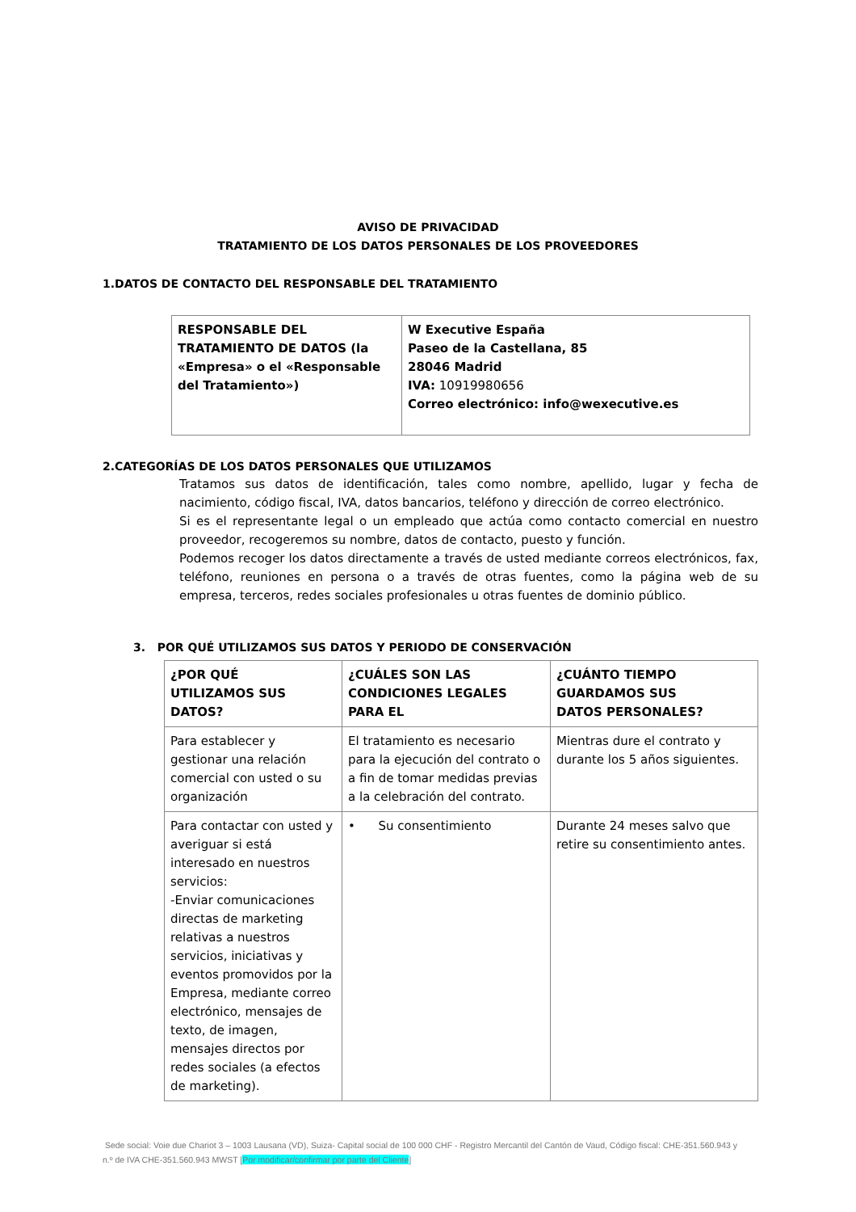AVISO DE PRIVACIDAD
TRATAMIENTO DE LOS DATOS PERSONALES DE LOS PROVEEDORES
1.DATOS DE CONTACTO DEL RESPONSABLE DEL TRATAMIENTO
| RESPONSABLE DEL TRATAMIENTO DE DATOS (la «Empresa» o el «Responsable del Tratamiento») | W Executive España Paseo de la Castellana, 85 28046 Madrid IVA: 10919980656 Correo electrónico: info@wexecutive.es |
2.CATEGORÍAS DE LOS DATOS PERSONALES QUE UTILIZAMOS
Tratamos sus datos de identificación, tales como nombre, apellido, lugar y fecha de nacimiento, código fiscal, IVA, datos bancarios, teléfono y dirección de correo electrónico.
Si es el representante legal o un empleado que actúa como contacto comercial en nuestro proveedor, recogeremos su nombre, datos de contacto, puesto y función.
Podemos recoger los datos directamente a través de usted mediante correos electrónicos, fax, teléfono, reuniones en persona o a través de otras fuentes, como la página web de su empresa, terceros, redes sociales profesionales u otras fuentes de dominio público.
3. POR QUÉ UTILIZAMOS SUS DATOS Y PERIODO DE CONSERVACIÓN
| ¿POR QUÉ UTILIZAMOS SUS DATOS? | ¿CUÁLES SON LAS CONDICIONES LEGALES PARA EL | ¿CUÁNTO TIEMPO GUARDAMOS SUS DATOS PERSONALES? |
| --- | --- | --- |
| Para establecer y gestionar una relación comercial con usted o su organización | El tratamiento es necesario para la ejecución del contrato o a fin de tomar medidas previas a la celebración del contrato. | Mientras dure el contrato y durante los 5 años siguientes. |
| Para contactar con usted y averiguar si está interesado en nuestros servicios: -Enviar comunicaciones directas de marketing relativas a nuestros servicios, iniciativas y eventos promovidos por la Empresa, mediante correo electrónico, mensajes de texto, de imagen, mensajes directos por redes sociales (a efectos de marketing). | • Su consentimiento | Durante 24 meses salvo que retire su consentimiento antes. |
Sede social: Voie due Chariot 3 – 1003 Lausana (VD), Suiza- Capital social de 100 000 CHF - Registro Mercantil del Cantón de Vaud, Código fiscal: CHE-351.560.943 y n.º de IVA CHE-351.560.943 MWST [Por modificar/confirmar por parte del Cliente]